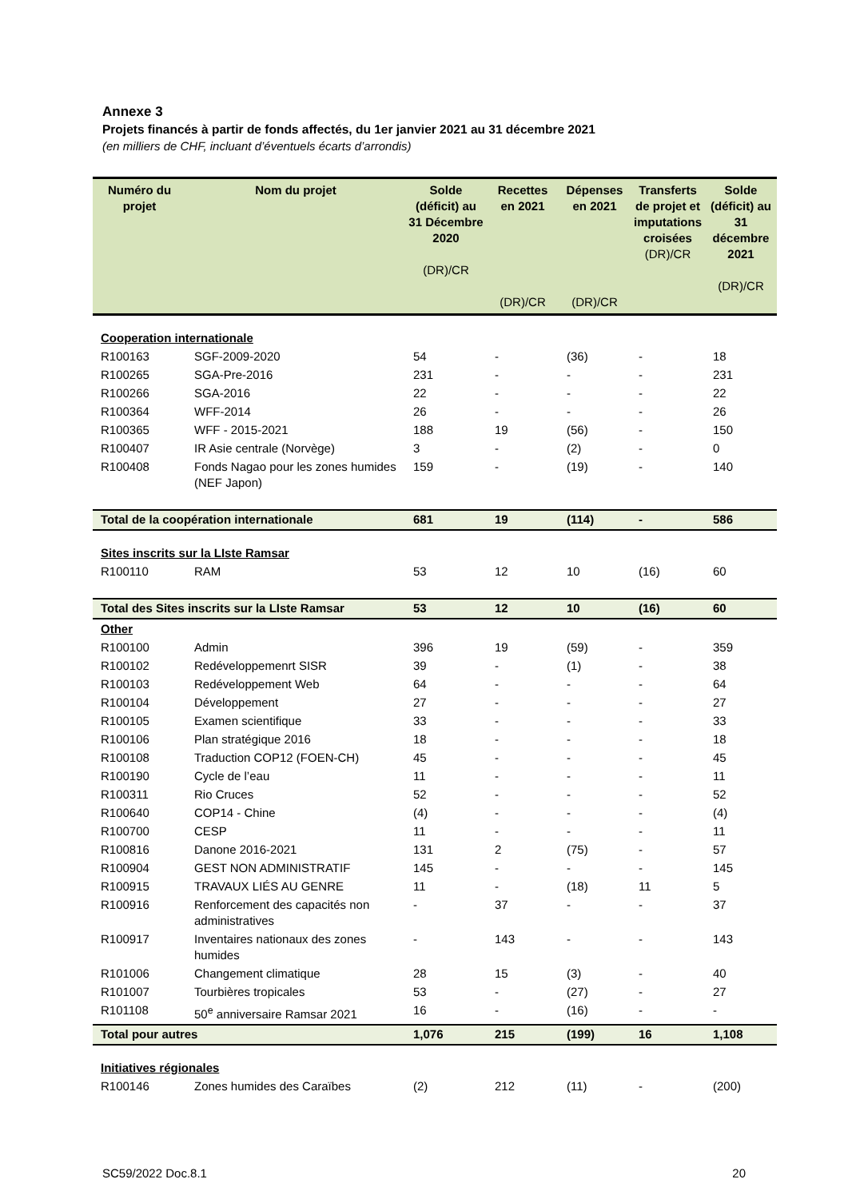Annexe 3
Projets financés à partir de fonds affectés, du 1er janvier 2021 au 31 décembre 2021
(en milliers de CHF, incluant d’éventuels écarts d’arrondis)
| Numéro du projet | Nom du projet | Solde (déficit) au 31 Décembre 2020 (DR)/CR | Recettes en 2021 (DR)/CR | Dépenses en 2021 (DR)/CR | Transferts de projet et imputations croisées (DR)/CR | Solde (déficit) au 31 décembre 2021 (DR)/CR |
| --- | --- | --- | --- | --- | --- | --- |
| Cooperation internationale | | | | | | |
| R100163 | SGF-2009-2020 | 54 | - | (36) | - | 18 |
| R100265 | SGA-Pre-2016 | 231 | - | - | - | 231 |
| R100266 | SGA-2016 | 22 | - | - | - | 22 |
| R100364 | WFF-2014 | 26 | - | - | - | 26 |
| R100365 | WFF - 2015-2021 | 188 | 19 | (56) | - | 150 |
| R100407 | IR Asie centrale (Norvège) | 3 | - | (2) | - | 0 |
| R100408 | Fonds Nagao pour les zones humides (NEF Japon) | 159 | - | (19) | - | 140 |
| Total de la coopération internationale | | 681 | 19 | (114) | - | 586 |
| Sites inscrits sur la LIste Ramsar | | | | | | |
| R100110 | RAM | 53 | 12 | 10 | (16) | 60 |
| Total des Sites inscrits sur la LIste Ramsar | | 53 | 12 | 10 | (16) | 60 |
| Other | | | | | | |
| R100100 | Admin | 396 | 19 | (59) | - | 359 |
| R100102 | Redéveloppemenrt SISR | 39 | - | (1) | - | 38 |
| R100103 | Redéveloppement Web | 64 | - | - | - | 64 |
| R100104 | Développement | 27 | - | - | - | 27 |
| R100105 | Examen scientifique | 33 | - | - | - | 33 |
| R100106 | Plan stratégique 2016 | 18 | - | - | - | 18 |
| R100108 | Traduction COP12 (FOEN-CH) | 45 | - | - | - | 45 |
| R100190 | Cycle de l’eau | 11 | - | - | - | 11 |
| R100311 | Rio Cruces | 52 | - | - | - | 52 |
| R100640 | COP14 - Chine | (4) | - | - | - | (4) |
| R100700 | CESP | 11 | - | - | - | 11 |
| R100816 | Danone 2016-2021 | 131 | 2 | (75) | - | 57 |
| R100904 | GEST NON ADMINISTRATIF | 145 | - | - | - | 145 |
| R100915 | TRAVAUX LIÉS AU GENRE | 11 | - | (18) | 11 | 5 |
| R100916 | Renforcement des capacités non administratives | - | 37 | - | - | 37 |
| R100917 | Inventaires nationaux des zones humides | - | 143 | - | - | 143 |
| R101006 | Changement climatique | 28 | 15 | (3) | - | 40 |
| R101007 | Tourbières tropicales | 53 | - | (27) | - | 27 |
| R101108 | 50<sup>e</sup> anniversaire Ramsar 2021 | 16 | - | (16) | - | - |
| Total pour autres | | 1,076 | 215 | (199) | 16 | 1,108 |
| Initiatives régionales | | | | | | |
| R100146 | Zones humides des Caraïbes | (2) | 212 | (11) | - | (200) |
SC59/2022 Doc.8.1 20